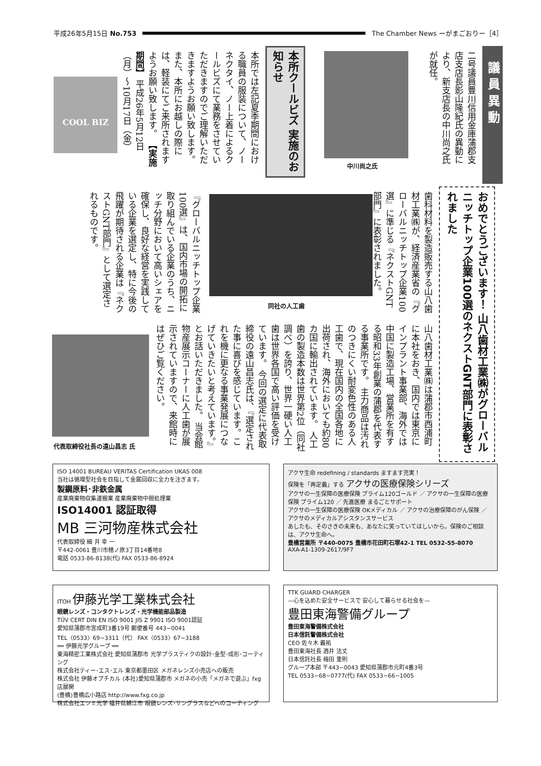平成26年5月15日 No.753
The Chamber News ーがまごおりー［4］
議 員 異 動
二号議員豊川信用金庫蒲郡支店支店長影山隆紀氏の異動により、新支店長の中川尚之氏が就任。
中川尚之氏
本所クールビズ 実施のお知らせ
本所では左記夏季期間における職員の服装について、ノーネクタイ、ノー上着によるクールビズにて業務をさせていただきますのでご理解いただきますようお願い致します。 また、本所にお越しの際には、軽装にてご来所されますようお願い致します。 【実施期間】 平成26年5月12日（月）〜10月17日（金）
COOL BIZ
おめでとうございます！ 山八歯材工業㈱がグローバルニッチトップ企業100選のネクストGNT部門に表彰されました
歯科材料を製造販売する山八歯材工業㈱が、経済産業省の『グローバルニッチトップ企業100選』に準じる『ネクストGNT部門』に表彰されました。
同社の人工歯
『グローバルニッチトップ企業100選』は、国内市場の開拓に取り組んでいる企業のうち、ニッチ分野において高いシェアを確保し、良好な経営を実践している企業を選定し、特に今後の飛躍が期待される企業は『ネクストGNT部門』として選定されるものです。
山八歯材工業㈱は蒲郡市西浦町に本社をおき、国内では東京にインプラント事業部、海外では中国に製造工場、営業所を有する昭和33年創業の蒲郡を代表する事業所です。 主力商品は汚れのつきにくい耐変色性のある人工歯で、現在国内の全国各地に出荷され、海外においても約80カ国に輸出されています。 人工歯の製造本数は世界第2位（同社調べ）を誇り、世界一硬い人工歯は世界各国で高い評価を受けています。 今回の選定に代表取締役の遠山昌志氏は、『選定された事に喜びを感じています。これを機に更なる事業発展につなげていきたいと考えています。』とお話いただきました。 当会館物産展示コーナーに人工歯が展示されていますので、来館時にはぜひご覧ください。
代表取締役社長の遠山昌志 氏
ISO 14001 BUREAU VERITAS Certification UKAS 008
当社は循環型社会を目指して金属回収に全力を注ぎます。
製鋼原料･非鉄金属
産業廃棄物収集運搬業 産業廃棄物中間処理業
ISO14001 認証取得
MB 三河物産株式会社
代表取締役 細 井 幸 一
〒442-0061 豊川市穂ノ原3丁目14番地8
電話 0533-86-8138(代) FAX 0533-86-8924
アクサ生命 redefining / standards ますます充実！
保険を「再定義」する アクサの医療保険シリーズ
アクサの一生保障の医療保険 プライム120ゴールド ／ アクサの一生保障の医療保険 プライム120 ／ 先進医療 まるごとサポート
アクサの一生保障の医療保険 OKメディカル ／ アクサの治療保障のがん保険 ／ アクサのメディカルアシスタンスサービス
あしたも、そのさきの未来も、あなたに笑っていてほしいから。保険のご相談は、アクサ生命へ。
豊橋営業所 〒440-0075 豊橋市花田町石塚42-1 TEL 0532-55-8070
AXA-A1-1309-2617/9F7
ITOH 伊藤光学工業株式会社
眼鏡レンズ・コンタクトレンズ・光学機能部品製造
TÜV CERT DIN EN ISO 9001 JIS Z 9901 ISO 9001認証
愛知県蒲郡市宮成町3番19号 郵便番号 443−0041
TEL〈0533〉69−3311（代） FAX〈0533〉67−3188
══ 伊藤光学グループ ══
東海精密工業株式会社 愛知県蒲郡市 光学プラスティクの設計･金型･成形･コーティング
株式会社ティー･エス･エル 東京都墨田区 メガネレンズ小売店への販売
株式会社 伊藤オプチカル (本社)愛知県蒲郡市 メガネの小売「メガネで遊ぶ」fxg店展開
(豊橋)豊橋広小路店 http://www.fxg.co.jp
株式会社エツミ光学 福井県鯖江市 眼鏡レンズ･サングラスなどへのコーティング
TTK GUARD CHARGER
—心を込めた安全サービスで 安心して暮らせる社会を—
豊田東海警備グループ
豊田東海警備株式会社
日本信託警備株式会社
CEO 佐々木 義祐
豊田東海社長 酒井 法丈
日本信託社長 梅田 重則
グループ本部 〒443−0043 愛知県蒲郡市元町4番3号
TEL 0533−68−0777(代) FAX 0533−66−1005